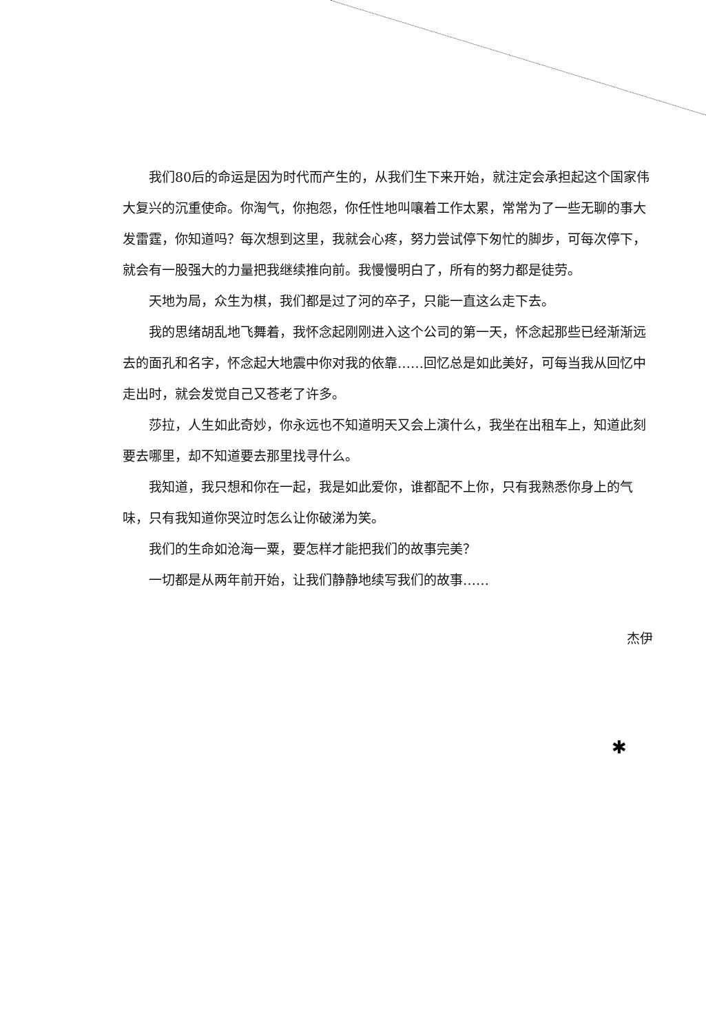我们80后的命运是因为时代而产生的，从我们生下来开始，就注定会承担起这个国家伟大复兴的沉重使命。你淘气，你抱怨，你任性地叫嚷着工作太累，常常为了一些无聊的事大发雷霆，你知道吗？每次想到这里，我就会心疼，努力尝试停下匆忙的脚步，可每次停下，就会有一股强大的力量把我继续推向前。我慢慢明白了，所有的努力都是徒劳。
天地为局，众生为棋，我们都是过了河的卒子，只能一直这么走下去。
我的思绪胡乱地飞舞着，我怀念起刚刚进入这个公司的第一天，怀念起那些已经渐渐远去的面孔和名字，怀念起大地震中你对我的依靠……回忆总是如此美好，可每当我从回忆中走出时，就会发觉自己又苍老了许多。
莎拉，人生如此奇妙，你永远也不知道明天又会上演什么，我坐在出租车上，知道此刻要去哪里，却不知道要去那里找寻什么。
我知道，我只想和你在一起，我是如此爱你，谁都配不上你，只有我熟悉你身上的气味，只有我知道你哭泣时怎么让你破涕为笑。
我们的生命如沧海一粟，要怎样才能把我们的故事完美？
一切都是从两年前开始，让我们静静地续写我们的故事……
杰伊
✱